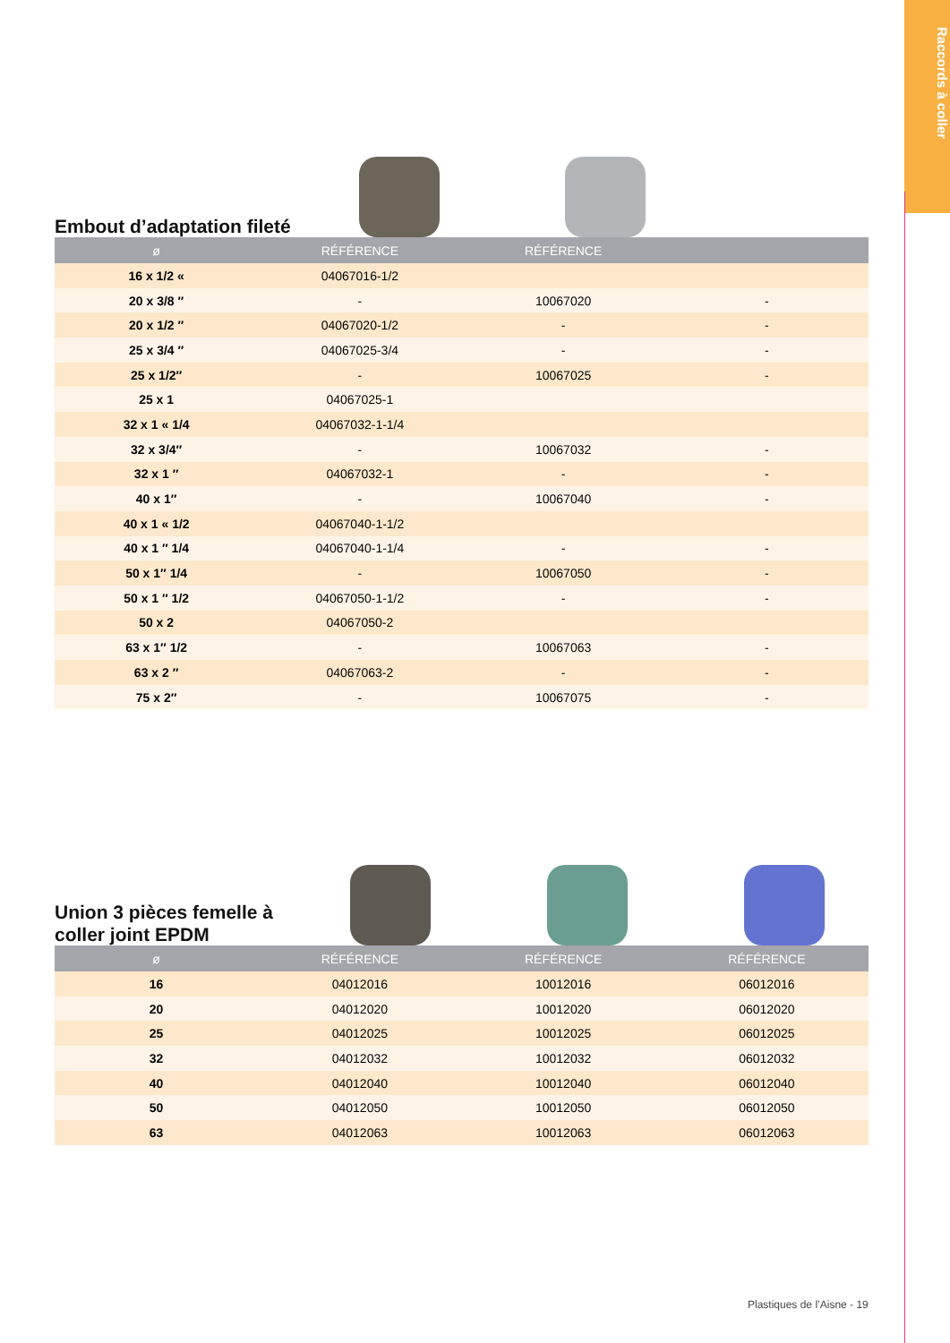Raccords à coller
Embout d’adaptation fileté
| ø | RÉFÉRENCE | RÉFÉRENCE | |
| --- | --- | --- | --- |
| 16 x 1/2 « | 04067016-1/2 | | |
| 20 x 3/8 ″ | - | 10067020 | - |
| 20 x 1/2 ″ | 04067020-1/2 | - | - |
| 25 x 3/4 ″ | 04067025-3/4 | - | - |
| 25 x 1/2″ | - | 10067025 | - |
| 25 x 1 | 04067025-1 | | |
| 32 x 1 « 1/4 | 04067032-1-1/4 | | |
| 32 x 3/4″ | - | 10067032 | - |
| 32 x 1 ″ | 04067032-1 | - | - |
| 40 x 1″ | - | 10067040 | - |
| 40 x 1 « 1/2 | 04067040-1-1/2 | | |
| 40 x 1 ″ 1/4 | 04067040-1-1/4 | - | - |
| 50 x 1″ 1/4 | - | 10067050 | - |
| 50 x 1 ″ 1/2 | 04067050-1-1/2 | - | - |
| 50 x 2 | 04067050-2 | | |
| 63 x 1″ 1/2 | - | 10067063 | - |
| 63 x 2 ″ | 04067063-2 | - | - |
| 75 x 2″ | - | 10067075 | - |
Union 3 pièces femelle à coller joint EPDM
| ø | RÉFÉRENCE | RÉFÉRENCE | RÉFÉRENCE |
| --- | --- | --- | --- |
| 16 | 04012016 | 10012016 | 06012016 |
| 20 | 04012020 | 10012020 | 06012020 |
| 25 | 04012025 | 10012025 | 06012025 |
| 32 | 04012032 | 10012032 | 06012032 |
| 40 | 04012040 | 10012040 | 06012040 |
| 50 | 04012050 | 10012050 | 06012050 |
| 63 | 04012063 | 10012063 | 06012063 |
Plastiques de l’Aisne - 19